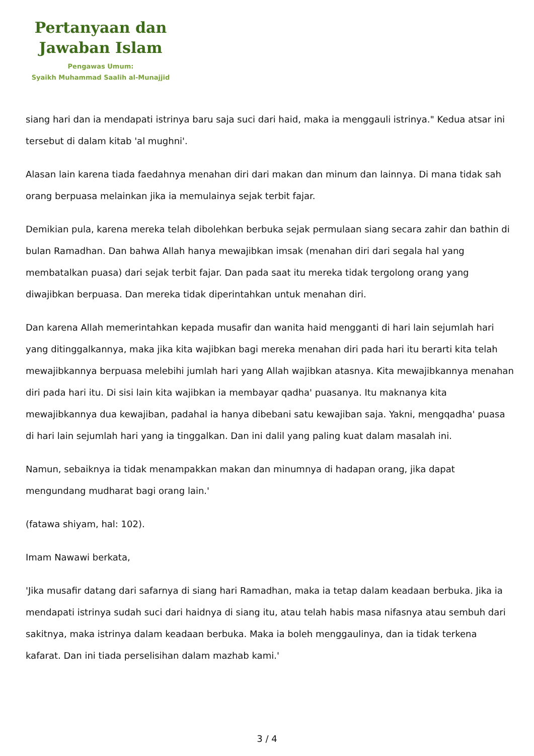Pertanyaan dan
Jawaban Islam
Pengawas Umum:
Syaikh Muhammad Saalih al-Munajjid
siang hari dan ia mendapati istrinya baru saja suci dari haid, maka ia menggauli istrinya." Kedua atsar ini tersebut di dalam kitab 'al mughni'.
Alasan lain karena tiada faedahnya menahan diri dari makan dan minum dan lainnya. Di mana tidak sah orang berpuasa melainkan jika ia memulainya sejak terbit fajar.
Demikian pula, karena mereka telah dibolehkan berbuka sejak permulaan siang secara zahir dan bathin di bulan Ramadhan. Dan bahwa Allah hanya mewajibkan imsak (menahan diri dari segala hal yang membatalkan puasa) dari sejak terbit fajar. Dan pada saat itu mereka tidak tergolong orang yang diwajibkan berpuasa. Dan mereka tidak diperintahkan untuk menahan diri.
Dan karena Allah memerintahkan kepada musafir dan wanita haid mengganti di hari lain sejumlah hari yang ditinggalkannya, maka jika kita wajibkan bagi mereka menahan diri pada hari itu berarti kita telah mewajibkannya berpuasa melebihi jumlah hari yang Allah wajibkan atasnya. Kita mewajibkannya menahan diri pada hari itu. Di sisi lain kita wajibkan ia membayar qadha' puasanya. Itu maknanya kita mewajibkannya dua kewajiban, padahal ia hanya dibebani satu kewajiban saja. Yakni, mengqadha' puasa di hari lain sejumlah hari yang ia tinggalkan. Dan ini dalil yang paling kuat dalam masalah ini.
Namun, sebaiknya ia tidak menampakkan makan dan minumnya di hadapan orang, jika dapat mengundang mudharat bagi orang lain.'
(fatawa shiyam, hal: 102).
Imam Nawawi berkata,
'Jika musafir datang dari safarnya di siang hari Ramadhan, maka ia tetap dalam keadaan berbuka. Jika ia mendapati istrinya sudah suci dari haidnya di siang itu, atau telah habis masa nifasnya atau sembuh dari sakitnya, maka istrinya dalam keadaan berbuka. Maka ia boleh menggaulinya, dan ia tidak terkena kafarat. Dan ini tiada perselisihan dalam mazhab kami.'
3 / 4